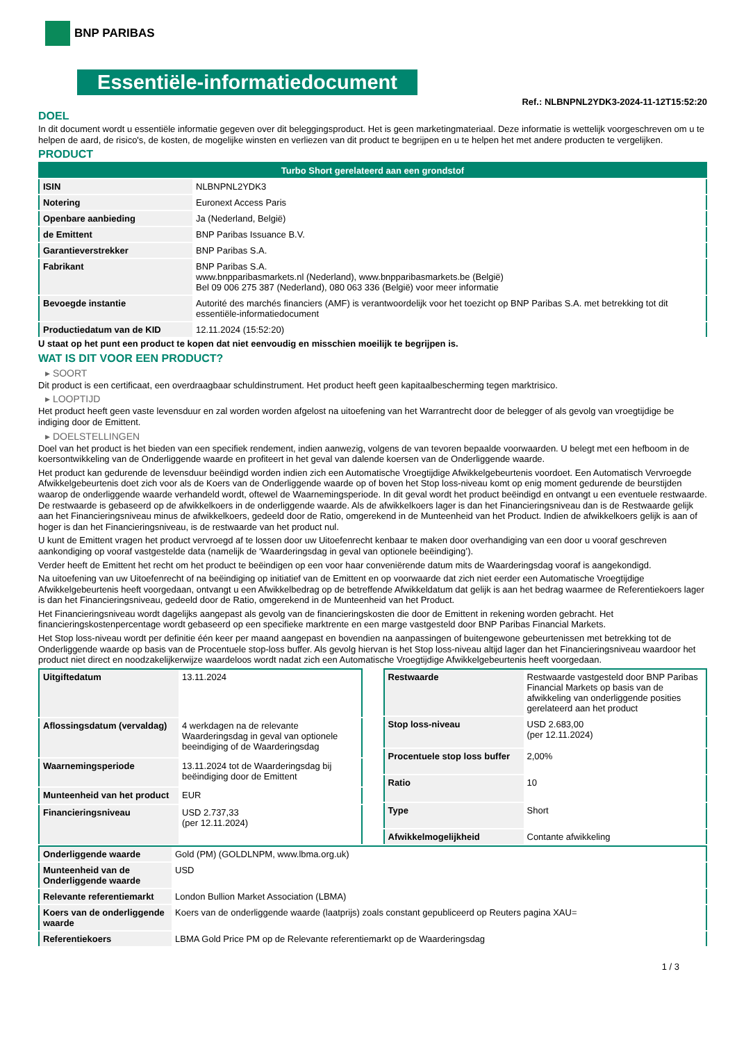BNP PARIBAS
Essentiële-informatiedocument
Ref.: NLBNPNL2YDK3-2024-11-12T15:52:20
DOEL
In dit document wordt u essentiële informatie gegeven over dit beleggingsproduct. Het is geen marketingmateriaal. Deze informatie is wettelijk voorgeschreven om u te helpen de aard, de risico's, de kosten, de mogelijke winsten en verliezen van dit product te begrijpen en u te helpen het met andere producten te vergelijken.
PRODUCT
| Turbo Short gerelateerd aan een grondstof | |
| --- | --- |
| ISIN | NLBNPNL2YDK3 |
| Notering | Euronext Access Paris |
| Openbare aanbieding | Ja (Nederland, België) |
| de Emittent | BNP Paribas Issuance B.V. |
| Garantieverstrekker | BNP Paribas S.A. |
| Fabrikant | BNP Paribas S.A. www.bnpparibasmarkets.nl (Nederland), www.bnpparibasmarkets.be (België) Bel 09 006 275 387 (Nederland), 080 063 336 (België) voor meer informatie |
| Bevoegde instantie | Autorité des marchés financiers (AMF) is verantwoordelijk voor het toezicht op BNP Paribas S.A. met betrekking tot dit essentiële-informatiedocument |
| Productiedatum van de KID | 12.11.2024 (15:52:20) |
U staat op het punt een product te kopen dat niet eenvoudig en misschien moeilijk te begrijpen is.
WAT IS DIT VOOR EEN PRODUCT?
▸ SOORT
Dit product is een certificaat, een overdraagbaar schuldinstrument. Het product heeft geen kapitaalbescherming tegen marktrisico.
▸ LOOPTIJD
Het product heeft geen vaste levensduur en zal worden worden afgelost na uitoefening van het Warrantrecht door de belegger of als gevolg van vroegtijdige be indiging door de Emittent.
▸ DOELSTELLINGEN
Doel van het product is het bieden van een specifiek rendement, indien aanwezig, volgens de van tevoren bepaalde voorwaarden. U belegt met een hefboom in de koersontwikkeling van de Onderliggende waarde en profiteert in het geval van dalende koersen van de Onderliggende waarde.
Het product kan gedurende de levensduur beëindigd worden indien zich een Automatische Vroegtijdige Afwikkelgebeurtenis voordoet. Een Automatisch Vervroegde Afwikkelgebeurtenis doet zich voor als de Koers van de Onderliggende waarde op of boven het Stop loss-niveau komt op enig moment gedurende de beurstijden waarop de onderliggende waarde verhandeld wordt, oftewel de Waarnemingsperiode. In dit geval wordt het product beëindigd en ontvangt u een eventuele restwaarde. De restwaarde is gebaseerd op de afwikkelkoers in de onderliggende waarde. Als de afwikkelkoers lager is dan het Financieringsniveau dan is de Restwaarde gelijk aan het Financieringsniveau minus de afwikkelkoers, gedeeld door de Ratio, omgerekend in de Munteenheid van het Product. Indien de afwikkelkoers gelijk is aan of hoger is dan het Financieringsniveau, is de restwaarde van het product nul.
U kunt de Emittent vragen het product vervroegd af te lossen door uw Uitoefenrecht kenbaar te maken door overhandiging van een door u vooraf geschreven aankondiging op vooraf vastgestelde data (namelijk de ‘Waarderingsdag in geval van optionele beëindiging’).
Verder heeft de Emittent het recht om het product te beëindigen op een voor haar conveniërende datum mits de Waarderingsdag vooraf is aangekondigd.
Na uitoefening van uw Uitoefenrecht of na beëindiging op initiatief van de Emittent en op voorwaarde dat zich niet eerder een Automatische Vroegtijdige Afwikkelgebeurtenis heeft voorgedaan, ontvangt u een Afwikkelbedrag op de betreffende Afwikkeldatum dat gelijk is aan het bedrag waarmee de Referentiekoers lager is dan het Financieringsniveau, gedeeld door de Ratio, omgerekend in de Munteenheid van het Product.
Het Financieringsniveau wordt dagelijks aangepast als gevolg van de financieringskosten die door de Emittent in rekening worden gebracht. Het financieringskostenpercentage wordt gebaseerd op een specifieke marktrente en een marge vastgesteld door BNP Paribas Financial Markets.
Het Stop loss-niveau wordt per definitie één keer per maand aangepast en bovendien na aanpassingen of buitengewone gebeurtenissen met betrekking tot de Onderliggende waarde op basis van de Procentuele stop-loss buffer. Als gevolg hiervan is het Stop loss-niveau altijd lager dan het Financieringsniveau waardoor het product niet direct en noodzakelijkerwijze waardeloos wordt nadat zich een Automatische Vroegtijdige Afwikkelgebeurtenis heeft voorgedaan.
| Uitgiftedatum | 13.11.2024 |
| Aflossingsdatum (vervaldag) | 4 werkdagen na de relevante Waarderingsdag in geval van optionele beeindiging of de Waarderingsdag |
| Waarnemingsperiode | 13.11.2024 tot de Waarderingsdag bij beëindiging door de Emittent |
| Munteenheid van het product | EUR |
| Financieringsniveau | USD 2.737,33 (per 12.11.2024) |
| Restwaarde | Restwaarde vastgesteld door BNP Paribas Financial Markets op basis van de afwikkeling van onderliggende posities gerelateerd aan het product |
| Stop loss-niveau | USD 2.683,00 (per 12.11.2024) |
| Procentuele stop loss buffer | 2,00% |
| Ratio | 10 |
| Type | Short |
| Afwikkelmogelijkheid | Contante afwikkeling |
| Onderliggende waarde | Gold (PM) (GOLDLNPM, www.lbma.org.uk) |
| Munteenheid van de Onderliggende waarde | USD |
| Relevante referentiemarkt | London Bullion Market Association (LBMA) |
| Koers van de onderliggende waarde | Koers van de onderliggende waarde (laatprijs) zoals constant gepubliceerd op Reuters pagina XAU= |
| Referentiekoers | LBMA Gold Price PM op de Relevante referentiemarkt op de Waarderingsdag |
1 / 3